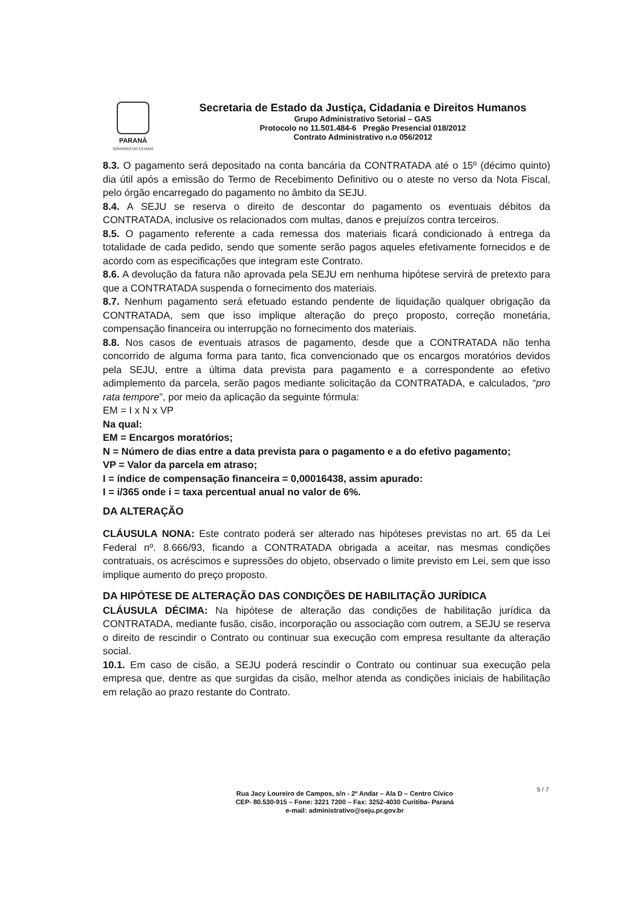PARANÁ
GOVERNO DO ESTADO
Secretaria de Estado da Justiça, Cidadania e Direitos Humanos
Grupo Administrativo Setorial – GAS
Protocolo no 11.501.484-6 Pregão Presencial 018/2012
Contrato Administrativo n.o 056/2012
8.3. O pagamento será depositado na conta bancária da CONTRATADA até o 15º (décimo quinto) dia útil após a emissão do Termo de Recebimento Definitivo ou o ateste no verso da Nota Fiscal, pelo órgão encarregado do pagamento no âmbito da SEJU.
8.4. A SEJU se reserva o direito de descontar do pagamento os eventuais débitos da CONTRATADA, inclusive os relacionados com multas, danos e prejuízos contra terceiros.
8.5. O pagamento referente a cada remessa dos materiais ficará condicionado à entrega da totalidade de cada pedido, sendo que somente serão pagos aqueles efetivamente fornecidos e de acordo com as especificações que integram este Contrato.
8.6. A devolução da fatura não aprovada pela SEJU em nenhuma hipótese servirá de pretexto para que a CONTRATADA suspenda o fornecimento dos materiais.
8.7. Nenhum pagamento será efetuado estando pendente de liquidação qualquer obrigação da CONTRATADA, sem que isso implique alteração do preço proposto, correção monetária, compensação financeira ou interrupção no fornecimento dos materiais.
8.8. Nos casos de eventuais atrasos de pagamento, desde que a CONTRATADA não tenha concorrido de alguma forma para tanto, fica convencionado que os encargos moratórios devidos pela SEJU, entre a última data prevista para pagamento e a correspondente ao efetivo adimplemento da parcela, serão pagos mediante solicitação da CONTRATADA, e calculados, “pro rata tempore”, por meio da aplicação da seguinte fórmula:
EM = I x N x VP
Na qual:
EM = Encargos moratórios;
N = Número de dias entre a data prevista para o pagamento e a do efetivo pagamento;
VP = Valor da parcela em atraso;
I = índice de compensação financeira = 0,00016438, assim apurado:
I = i/365 onde i = taxa percentual anual no valor de 6%.
DA ALTERAÇÃO
CLÁUSULA NONA: Este contrato poderá ser alterado nas hipóteses previstas no art. 65 da Lei Federal nº. 8.666/93, ficando a CONTRATADA obrigada a aceitar, nas mesmas condições contratuais, os acréscimos e supressões do objeto, observado o limite previsto em Lei, sem que isso implique aumento do preço proposto.
DA HIPÓTESE DE ALTERAÇÃO DAS CONDIÇÕES DE HABILITAÇÃO JURÍDICA
CLÁUSULA DÉCIMA: Na hipótese de alteração das condições de habilitação jurídica da CONTRATADA, mediante fusão, cisão, incorporação ou associação com outrem, a SEJU se reserva o direito de rescindir o Contrato ou continuar sua execução com empresa resultante da alteração social.
10.1. Em caso de cisão, a SEJU poderá rescindir o Contrato ou continuar sua execução pela empresa que, dentre as que surgidas da cisão, melhor atenda as condições iniciais de habilitação em relação ao prazo restante do Contrato.
Rua Jacy Loureiro de Campos, s/n - 2º Andar – Ala D – Centro Cívico
CEP- 80.530-915 – Fone: 3221 7200 – Fax: 3252-4030 Curitiba- Paraná
e-mail: administrativo@seju.pr.gov.br
5 / 7